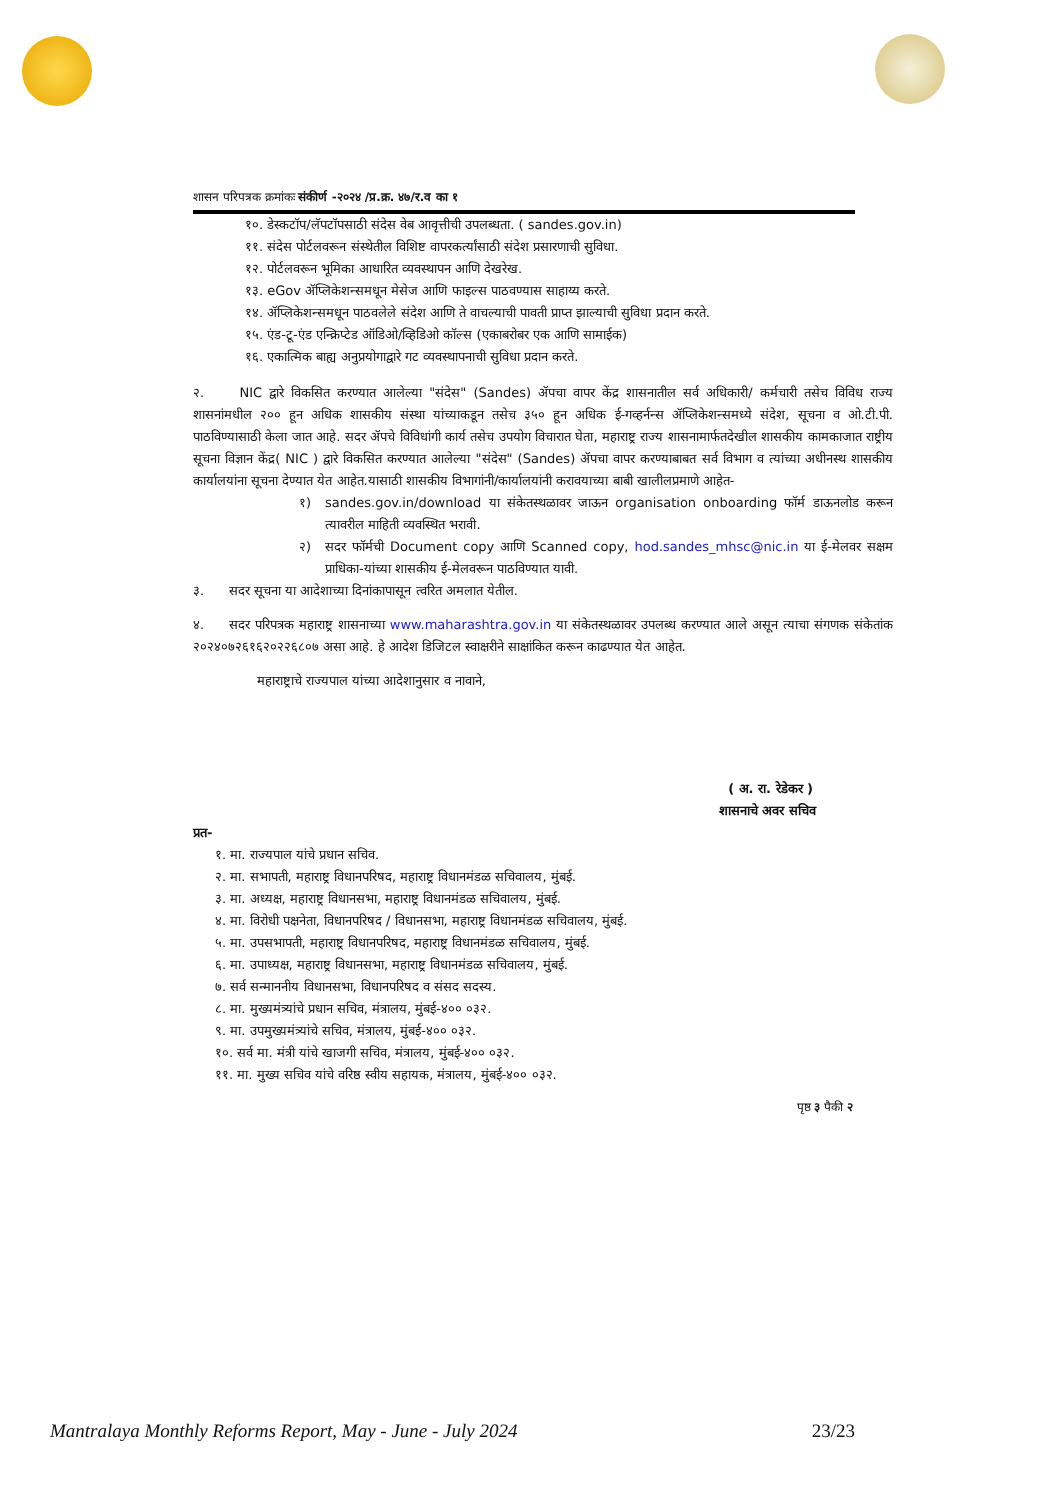शासन परिपत्रक क्रमांकः संकीर्ण -२०२४ /प्र.क्र. ४७/र.व का १
१०. डेस्कटॉप/लॅपटॉपसाठी संदेस वेब आवृत्तीची उपलब्धता. ( sandes.gov.in)
११. संदेस पोर्टलवरून संस्थेतील विशिष्ट वापरकर्त्यांसाठी संदेश प्रसारणाची सुविधा.
१२. पोर्टलवरून भूमिका आधारित व्यवस्थापन आणि देखरेख.
१३. eGov ॲप्लिकेशन्समधून मेसेज आणि फाइल्स पाठवण्यास साहाय्य करते.
१४. ॲप्लिकेशन्समधून पाठवलेले संदेश आणि ते वाचल्याची पावती प्राप्त झाल्याची सुविधा प्रदान करते.
१५. एंड-टू-एंड एन्क्रिप्टेड ऑडिओ/व्हिडिओ कॉल्स (एकाबरोबर एक आणि सामाईक)
१६. एकात्मिक बाह्य अनुप्रयोगाद्वारे गट व्यवस्थापनाची सुविधा प्रदान करते.
२. NIC द्वारे विकसित करण्यात आलेल्या "संदेस" (Sandes) ॲपचा वापर केंद्र शासनातील सर्व अधिकारी/ कर्मचारी तसेच विविध राज्य शासनांमधील २०० हून अधिक शासकीय संस्था यांच्याकडून तसेच ३५० हून अधिक ई-गव्हर्नन्स ॲप्लिकेशन्समध्ये संदेश, सूचना व ओ.टी.पी. पाठविण्यासाठी केला जात आहे. सदर ॲपचे विविधांगी कार्य तसेच उपयोग विचारात घेता, महाराष्ट्र राज्य शासनामार्फतदेखील शासकीय कामकाजात राष्ट्रीय सूचना विज्ञान केंद्र( NIC ) द्वारे विकसित करण्यात आलेल्या "संदेस" (Sandes) ॲपचा वापर करण्याबाबत सर्व विभाग व त्यांच्या अधीनस्थ शासकीय कार्यालयांना सूचना देण्यात येत आहेत.यासाठी शासकीय विभागांनी/कार्यालयांनी करावयाच्या बाबी खालीलप्रमाणे आहेत-
१) sandes.gov.in/download या संकेतस्थळावर जाऊन organisation onboarding फॉर्म डाऊनलोड करून त्यावरील माहिती व्यवस्थित भरावी.
२) सदर फॉर्मची Document copy आणि Scanned copy, hod.sandes_mhsc@nic.in या ई-मेलवर सक्षम प्राधिका-यांच्या शासकीय ई-मेलवरून पाठविण्यात यावी.
३. सदर सूचना या आदेशाच्या दिनांकापासून त्वरित अमलात येतील.
४. सदर परिपत्रक महाराष्ट्र शासनाच्या www.maharashtra.gov.in या संकेतस्थळावर उपलब्ध करण्यात आले असून त्याचा संगणक संकेतांक २०२४०७२६१६२०२२६८०७ असा आहे. हे आदेश डिजिटल स्वाक्षरीने साक्षांकित करून काढण्यात येत आहेत.
महाराष्ट्राचे राज्यपाल यांच्या आदेशानुसार व नावाने,
( अ. रा. रेडेकर )
शासनाचे अवर सचिव
प्रत-
१. मा. राज्यपाल यांचे प्रधान सचिव.
२. मा. सभापती, महाराष्ट्र विधानपरिषद, महाराष्ट्र विधानमंडळ सचिवालय, मुंबई.
३. मा. अध्यक्ष, महाराष्ट्र विधानसभा, महाराष्ट्र विधानमंडळ सचिवालय, मुंबई.
४. मा. विरोधी पक्षनेता, विधानपरिषद / विधानसभा, महाराष्ट्र विधानमंडळ सचिवालय, मुंबई.
५. मा. उपसभापती, महाराष्ट्र विधानपरिषद, महाराष्ट्र विधानमंडळ सचिवालय, मुंबई.
६. मा. उपाध्यक्ष, महाराष्ट्र विधानसभा, महाराष्ट्र विधानमंडळ सचिवालय, मुंबई.
७. सर्व सन्माननीय विधानसभा, विधानपरिषद व संसद सदस्य.
८. मा. मुख्यमंत्र्यांचे प्रधान सचिव, मंत्रालय, मुंबई-४०० ०३२.
९. मा. उपमुख्यमंत्र्यांचे सचिव, मंत्रालय, मुंबई-४०० ०३२.
१०. सर्व मा. मंत्री यांचे खाजगी सचिव, मंत्रालय, मुंबई-४०० ०३२.
११. मा. मुख्य सचिव यांचे वरिष्ठ स्वीय सहायक, मंत्रालय, मुंबई-४०० ०३२.
पृष्ठ ३ पैकी २
Mantralaya Monthly Reforms Report, May - June - July 2024 23/23